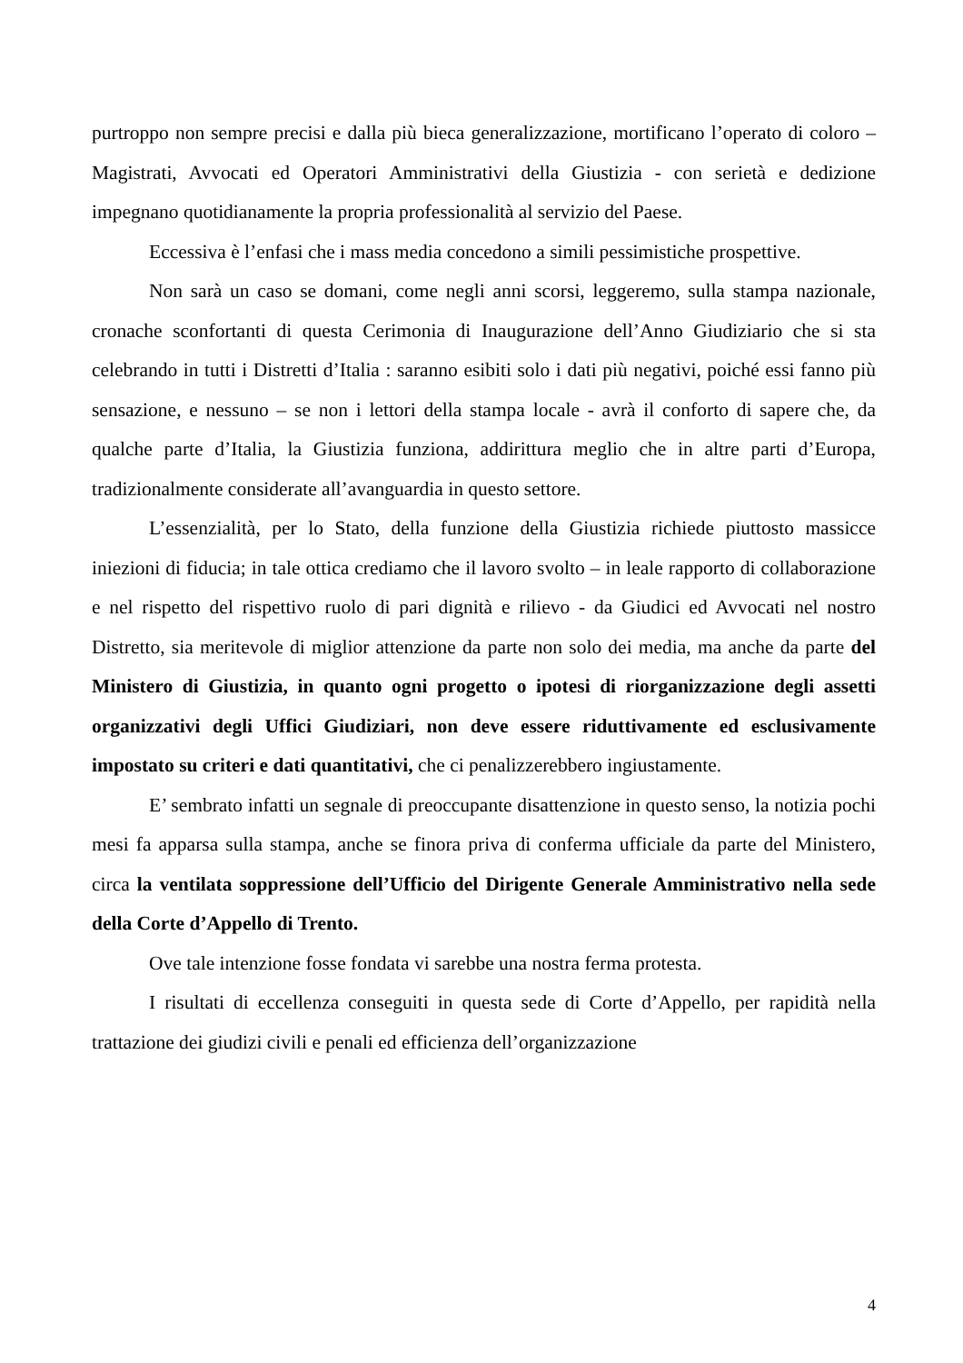purtroppo non sempre precisi e dalla più bieca generalizzazione, mortificano l’operato di coloro – Magistrati, Avvocati ed Operatori Amministrativi della Giustizia - con serietà e dedizione impegnano quotidianamente la propria professionalità al servizio del Paese.
Eccessiva è l’enfasi che i mass media concedono a simili pessimistiche prospettive.
Non sarà un caso se domani, come negli anni scorsi, leggeremo, sulla stampa nazionale, cronache sconfortanti di questa Cerimonia di Inaugurazione dell’Anno Giudiziario che si sta celebrando in tutti i Distretti d’Italia : saranno esibiti solo i dati più negativi, poiché essi fanno più sensazione, e nessuno – se non i lettori della stampa locale - avrà il conforto di sapere che, da qualche parte d’Italia, la Giustizia funziona, addirittura meglio che in altre parti d’Europa, tradizionalmente considerate all’avanguardia in questo settore.
L’essenzialità, per lo Stato, della funzione della Giustizia richiede piuttosto massicce iniezioni di fiducia; in tale ottica crediamo che il lavoro svolto – in leale rapporto di collaborazione e nel rispetto del rispettivo ruolo di pari dignità e rilievo - da Giudici ed Avvocati nel nostro Distretto, sia meritevole di miglior attenzione da parte non solo dei media, ma anche da parte del Ministero di Giustizia, in quanto ogni progetto o ipotesi di riorganizzazione degli assetti organizzativi degli Uffici Giudiziari, non deve essere riduttivamente ed esclusivamente impostato su criteri e dati quantitativi, che ci penalizzerebbero ingiustamente.
E’ sembrato infatti un segnale di preoccupante disattenzione in questo senso, la notizia pochi mesi fa apparsa sulla stampa, anche se finora priva di conferma ufficiale da parte del Ministero, circa la ventilata soppressione dell’Ufficio del Dirigente Generale Amministrativo nella sede della Corte d’Appello di Trento.
Ove tale intenzione fosse fondata vi sarebbe una nostra ferma protesta.
I risultati di eccellenza conseguiti in questa sede di Corte d’Appello, per rapidità nella trattazione dei giudizi civili e penali ed efficienza dell’organizzazione
4